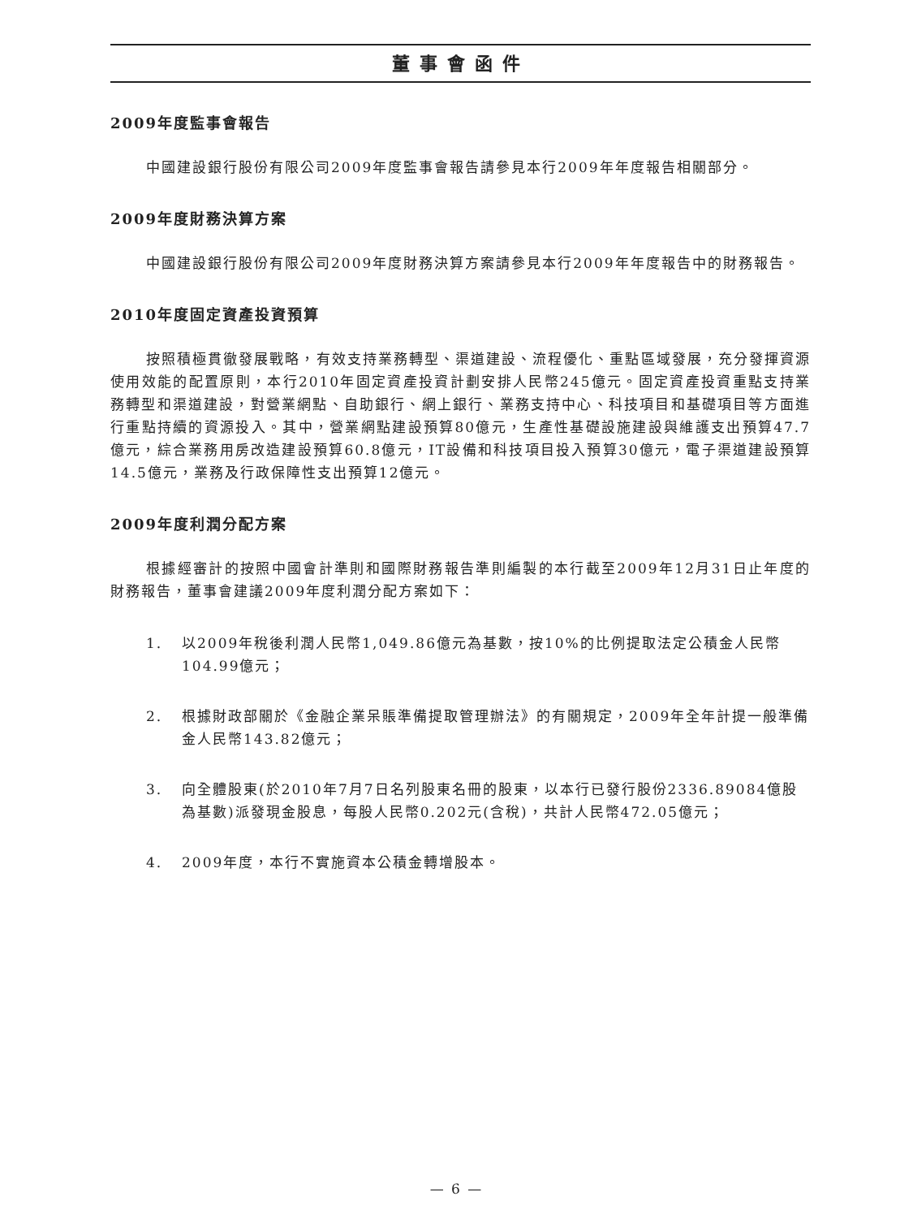董事會函件
2009年度監事會報告
中國建設銀行股份有限公司2009年度監事會報告請參見本行2009年年度報告相關部分。
2009年度財務決算方案
中國建設銀行股份有限公司2009年度財務決算方案請參見本行2009年年度報告中的財務報告。
2010年度固定資產投資預算
按照積極貫徹發展戰略，有效支持業務轉型、渠道建設、流程優化、重點區域發展，充分發揮資源使用效能的配置原則，本行2010年固定資產投資計劃安排人民幣245億元。固定資產投資重點支持業務轉型和渠道建設，對營業網點、自助銀行、網上銀行、業務支持中心、科技項目和基礎項目等方面進行重點持續的資源投入。其中，營業網點建設預算80億元，生產性基礎設施建設與維護支出預算47.7億元，綜合業務用房改造建設預算60.8億元，IT設備和科技項目投入預算30億元，電子渠道建設預算14.5億元，業務及行政保障性支出預算12億元。
2009年度利潤分配方案
根據經審計的按照中國會計準則和國際財務報告準則編製的本行截至2009年12月31日止年度的財務報告，董事會建議2009年度利潤分配方案如下：
1. 以2009年稅後利潤人民幣1,049.86億元為基數，按10%的比例提取法定公積金人民幣104.99億元；
2. 根據財政部關於《金融企業呆賬準備提取管理辦法》的有關規定，2009年全年計提一般準備金人民幣143.82億元；
3. 向全體股東(於2010年7月7日名列股東名冊的股東，以本行已發行股份2336.89084億股為基數)派發現金股息，每股人民幣0.202元(含稅)，共計人民幣472.05億元；
4. 2009年度，本行不實施資本公積金轉增股本。
— 6 —